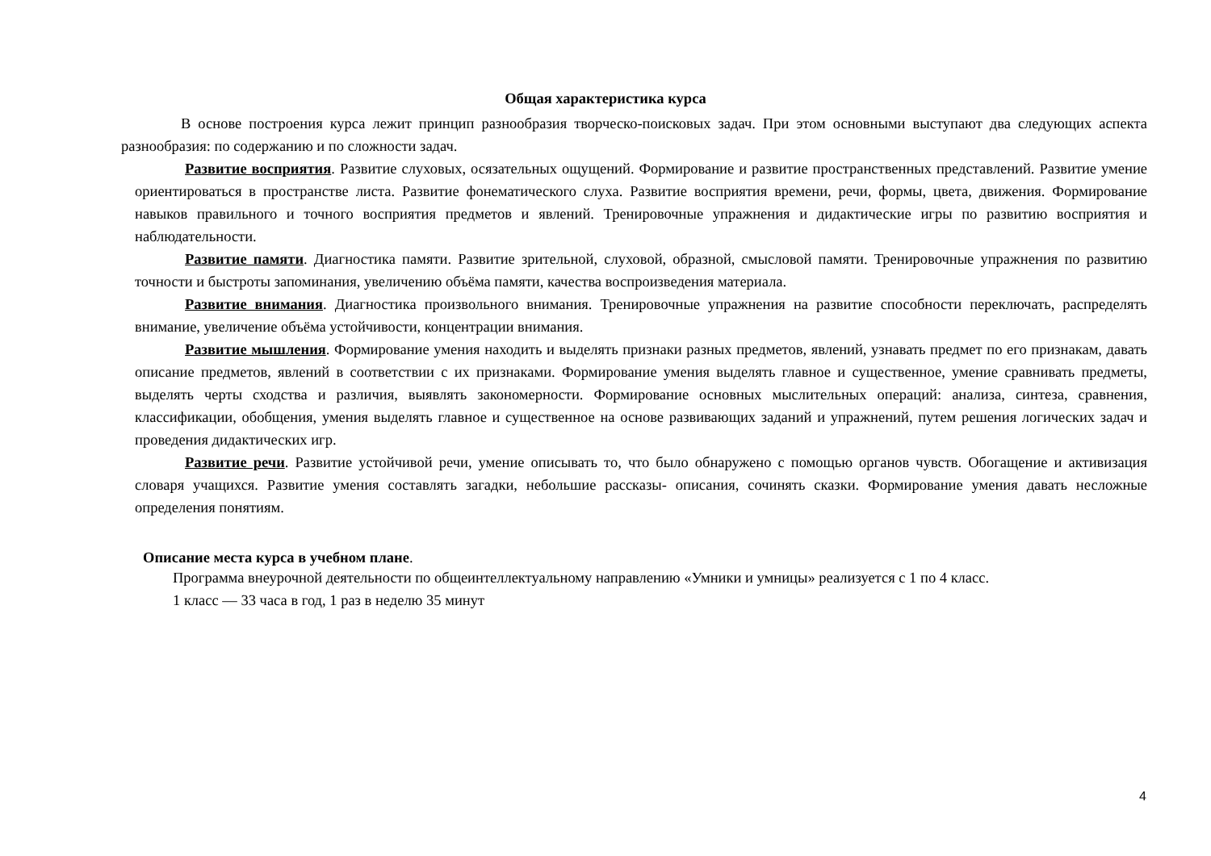Общая характеристика курса
В основе построения курса лежит принцип разнообразия творческо-поисковых задач. При этом основными выступают два следующих аспекта разнообразия: по содержанию и по сложности задач.
Развитие восприятия. Развитие слуховых, осязательных ощущений. Формирование и развитие пространственных представлений. Развитие умение ориентироваться в пространстве листа. Развитие фонематического слуха. Развитие восприятия времени, речи, формы, цвета, движения. Формирование навыков правильного и точного восприятия предметов и явлений. Тренировочные упражнения и дидактические игры по развитию восприятия и наблюдательности.
Развитие памяти. Диагностика памяти. Развитие зрительной, слуховой, образной, смысловой памяти. Тренировочные упражнения по развитию точности и быстроты запоминания, увеличению объёма памяти, качества воспроизведения материала.
Развитие внимания. Диагностика произвольного внимания. Тренировочные упражнения на развитие способности переключать, распределять внимание, увеличение объёма устойчивости, концентрации внимания.
Развитие мышления. Формирование умения находить и выделять признаки разных предметов, явлений, узнавать предмет по его признакам, давать описание предметов, явлений в соответствии с их признаками. Формирование умения выделять главное и существенное, умение сравнивать предметы, выделять черты сходства и различия, выявлять закономерности. Формирование основных мыслительных операций: анализа, синтеза, сравнения, классификации, обобщения, умения выделять главное и существенное на основе развивающих заданий и упражнений, путем решения логических задач и проведения дидактических игр.
Развитие речи. Развитие устойчивой речи, умение описывать то, что было обнаружено с помощью органов чувств. Обогащение и активизация словаря учащихся. Развитие умения составлять загадки, небольшие рассказы- описания, сочинять сказки. Формирование умения давать несложные определения понятиям.
Описание места курса в учебном плане.
Программа внеурочной деятельности по общеинтеллектуальному направлению «Умники и умницы» реализуется с 1 по 4 класс.
1 класс — 33 часа в год, 1 раз в неделю 35 минут
4